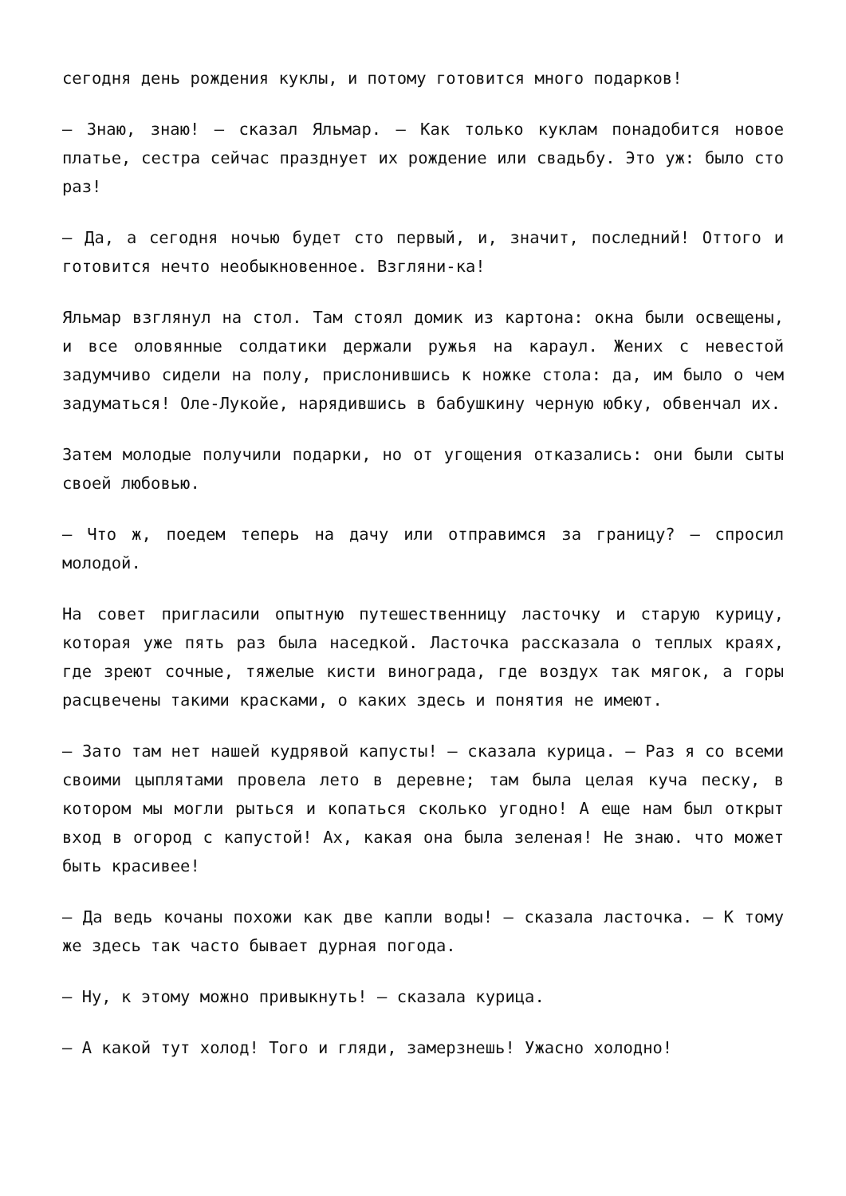сегодня день рождения куклы, и потому готовится много подарков!
— Знаю, знаю! — сказал Яльмар. — Как только куклам понадобится новое платье, сестра сейчас празднует их рождение или свадьбу. Это уж: было сто раз!
— Да, а сегодня ночью будет сто первый, и, значит, последний! Оттого и готовится нечто необыкновенное. Взгляни-ка!
Яльмар взглянул на стол. Там стоял домик из картона: окна были освещены, и все оловянные солдатики держали ружья на караул. Жених с невестой задумчиво сидели на полу, прислонившись к ножке стола: да, им было о чем задуматься! Оле-Лукойе, нарядившись в бабушкину черную юбку, обвенчал их.
Затем молодые получили подарки, но от угощения отказались: они были сыты своей любовью.
— Что ж, поедем теперь на дачу или отправимся за границу? — спросил молодой.
На совет пригласили опытную путешественницу ласточку и старую курицу, которая уже пять раз была наседкой. Ласточка рассказала о теплых краях, где зреют сочные, тяжелые кисти винограда, где воздух так мягок, а горы расцвечены такими красками, о каких здесь и понятия не имеют.
— Зато там нет нашей кудрявой капусты! — сказала курица. — Раз я со всеми своими цыплятами провела лето в деревне; там была целая куча песку, в котором мы могли рыться и копаться сколько угодно! А еще нам был открыт вход в огород с капустой! Ах, какая она была зеленая! Не знаю. что может быть красивее!
— Да ведь кочаны похожи как две капли воды! — сказала ласточка. — К тому же здесь так часто бывает дурная погода.
— Ну, к этому можно привыкнуть! — сказала курица.
— А какой тут холод! Того и гляди, замерзнешь! Ужасно холодно!